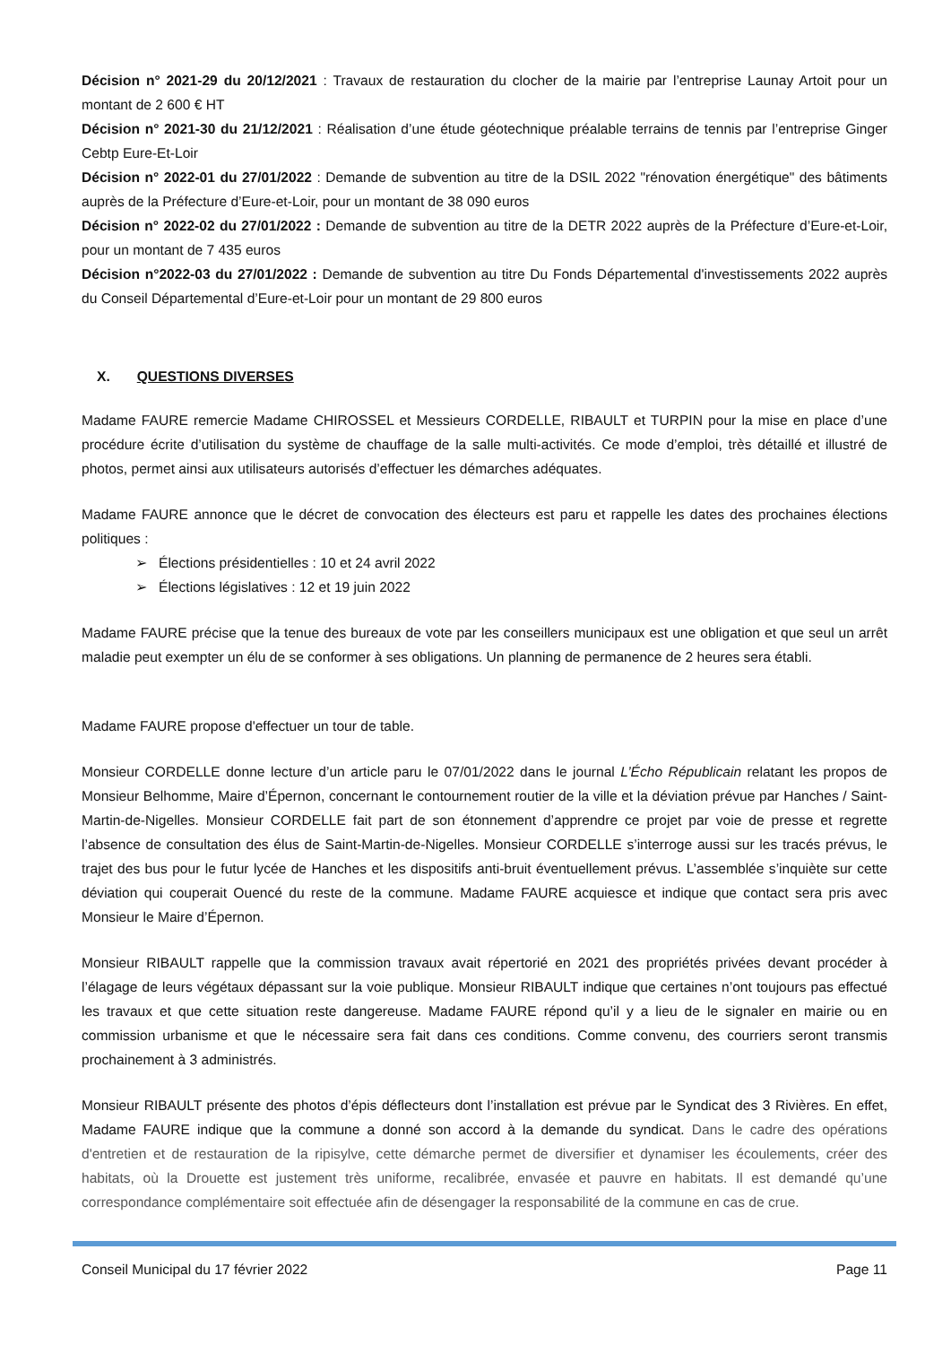Décision n° 2021-29 du 20/12/2021 : Travaux de restauration du clocher de la mairie par l’entreprise Launay Artoit pour un montant de 2 600 € HT
Décision n° 2021-30 du 21/12/2021 : Réalisation d’une étude géotechnique préalable terrains de tennis par l’entreprise Ginger Cebtp Eure-Et-Loir
Décision n° 2022-01 du 27/01/2022 : Demande de subvention au titre de la DSIL 2022 "rénovation énergétique" des bâtiments auprès de la Préfecture d’Eure-et-Loir, pour un montant de 38 090 euros
Décision n° 2022-02 du 27/01/2022 : Demande de subvention au titre de la DETR 2022 auprès de la Préfecture d’Eure-et-Loir, pour un montant de 7 435 euros
Décision n°2022-03 du 27/01/2022 : Demande de subvention au titre Du Fonds Départemental d'investissements 2022 auprès du Conseil Départemental d’Eure-et-Loir pour un montant de 29 800 euros
X. QUESTIONS DIVERSES
Madame FAURE remercie Madame CHIROSSEL et Messieurs CORDELLE, RIBAULT et TURPIN pour la mise en place d’une procédure écrite d’utilisation du système de chauffage de la salle multi-activités. Ce mode d’emploi, très détaillé et illustré de photos, permet ainsi aux utilisateurs autorisés d’effectuer les démarches adéquates.
Madame FAURE annonce que le décret de convocation des électeurs est paru et rappelle les dates des prochaines élections politiques :
➢ Élections présidentielles : 10 et 24 avril 2022
➢ Élections législatives : 12 et 19 juin 2022
Madame FAURE précise que la tenue des bureaux de vote par les conseillers municipaux est une obligation et que seul un arrêt maladie peut exempter un élu de se conformer à ses obligations. Un planning de permanence de 2 heures sera établi.
Madame FAURE propose d'effectuer un tour de table.
Monsieur CORDELLE donne lecture d’un article paru le 07/01/2022 dans le journal L’Écho Républicain relatant les propos de Monsieur Belhomme, Maire d’Épernon, concernant le contournement routier de la ville et la déviation prévue par Hanches / Saint-Martin-de-Nigelles. Monsieur CORDELLE fait part de son étonnement d’apprendre ce projet par voie de presse et regrette l’absence de consultation des élus de Saint-Martin-de-Nigelles. Monsieur CORDELLE s’interroge aussi sur les tracés prévus, le trajet des bus pour le futur lycée de Hanches et les dispositifs anti-bruit éventuellement prévus. L’assemblée s’inquiète sur cette déviation qui couperait Ouencé du reste de la commune. Madame FAURE acquiesce et indique que contact sera pris avec Monsieur le Maire d’Épernon.
Monsieur RIBAULT rappelle que la commission travaux avait répertorié en 2021 des propriétés privées devant procéder à l’élagage de leurs végétaux dépassant sur la voie publique. Monsieur RIBAULT indique que certaines n’ont toujours pas effectué les travaux et que cette situation reste dangereuse. Madame FAURE répond qu’il y a lieu de le signaler en mairie ou en commission urbanisme et que le nécessaire sera fait dans ces conditions. Comme convenu, des courriers seront transmis prochainement à 3 administrés.
Monsieur RIBAULT présente des photos d’épis déflecteurs dont l’installation est prévue par le Syndicat des 3 Rivières. En effet, Madame FAURE indique que la commune a donné son accord à la demande du syndicat. Dans le cadre des opérations d'entretien et de restauration de la ripisylve, cette démarche permet de diversifier et dynamiser les écoulements, créer des habitats, où la Drouette est justement très uniforme, recalibrée, envasée et pauvre en habitats. Il est demandé qu’une correspondance complémentaire soit effectuée afin de désengager la responsabilité de la commune en cas de crue.
Conseil Municipal du 17 février 2022 Page 11